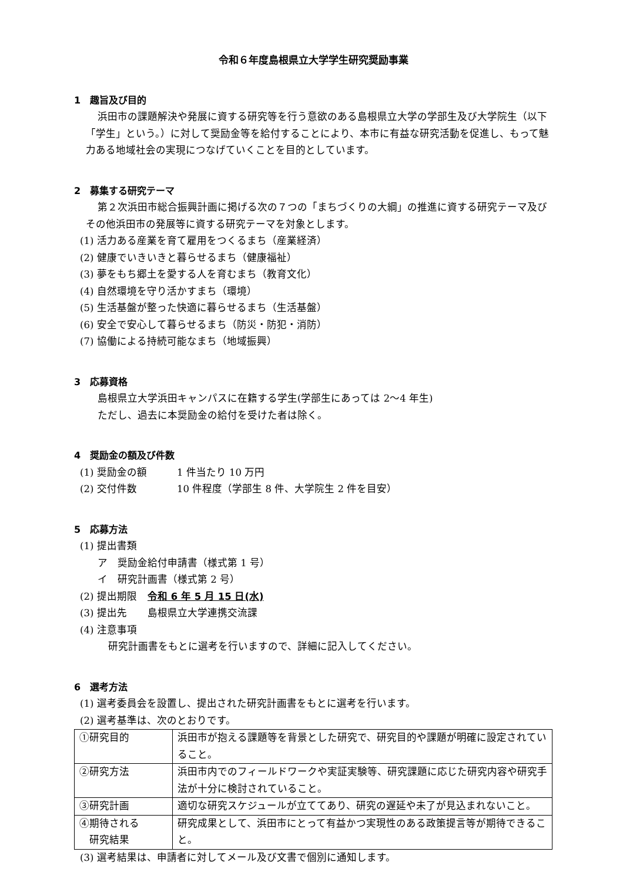令和６年度島根県立大学学生研究奨励事業
1　趣旨及び目的
浜田市の課題解決や発展に資する研究等を行う意欲のある島根県立大学の学部生及び大学院生（以下「学生」という。）に対して奨励金等を給付することにより、本市に有益な研究活動を促進し、もって魅力ある地域社会の実現につなげていくことを目的としています。
2　募集する研究テーマ
第２次浜田市総合振興計画に掲げる次の７つの「まちづくりの大綱」の推進に資する研究テーマ及びその他浜田市の発展等に資する研究テーマを対象とします。
(1) 活力ある産業を育て雇用をつくるまち（産業経済）
(2) 健康でいきいきと暮らせるまち（健康福祉）
(3) 夢をもち郷土を愛する人を育むまち（教育文化）
(4) 自然環境を守り活かすまち（環境）
(5) 生活基盤が整った快適に暮らせるまち（生活基盤）
(6) 安全で安心して暮らせるまち（防災・防犯・消防）
(7) 協働による持続可能なまち（地域振興）
3　応募資格
島根県立大学浜田キャンパスに在籍する学生(学部生にあっては 2～4 年生)
ただし、過去に本奨励金の給付を受けた者は除く。
4　奨励金の額及び件数
(1) 奨励金の額 1 件当たり 10 万円
(2) 交付件数 10 件程度（学部生 8 件、大学院生 2 件を目安）
5　応募方法
(1) 提出書類
ア　奨励金給付申請書（様式第 1 号）
イ　研究計画書（様式第 2 号）
(2) 提出期限 令和 6 年 5 月 15 日(水)
(3) 提出先 島根県立大学連携交流課
(4) 注意事項
研究計画書をもとに選考を行いますので、詳細に記入してください。
6　選考方法
(1) 選考委員会を設置し、提出された研究計画書をもとに選考を行います。
(2) 選考基準は、次のとおりです。
| ①研究目的 | 浜田市が抱える課題等を背景とした研究で、研究目的や課題が明確に設定されていること。 |
| ②研究方法 | 浜田市内でのフィールドワークや実証実験等、研究課題に応じた研究内容や研究手法が十分に検討されていること。 |
| ③研究計画 | 適切な研究スケジュールが立ててあり、研究の遅延や未了が見込まれないこと。 |
| ④期待される 研究結果 | 研究成果として、浜田市にとって有益かつ実現性のある政策提言等が期待できること。 |
(3) 選考結果は、申請者に対してメール及び文書で個別に通知します。